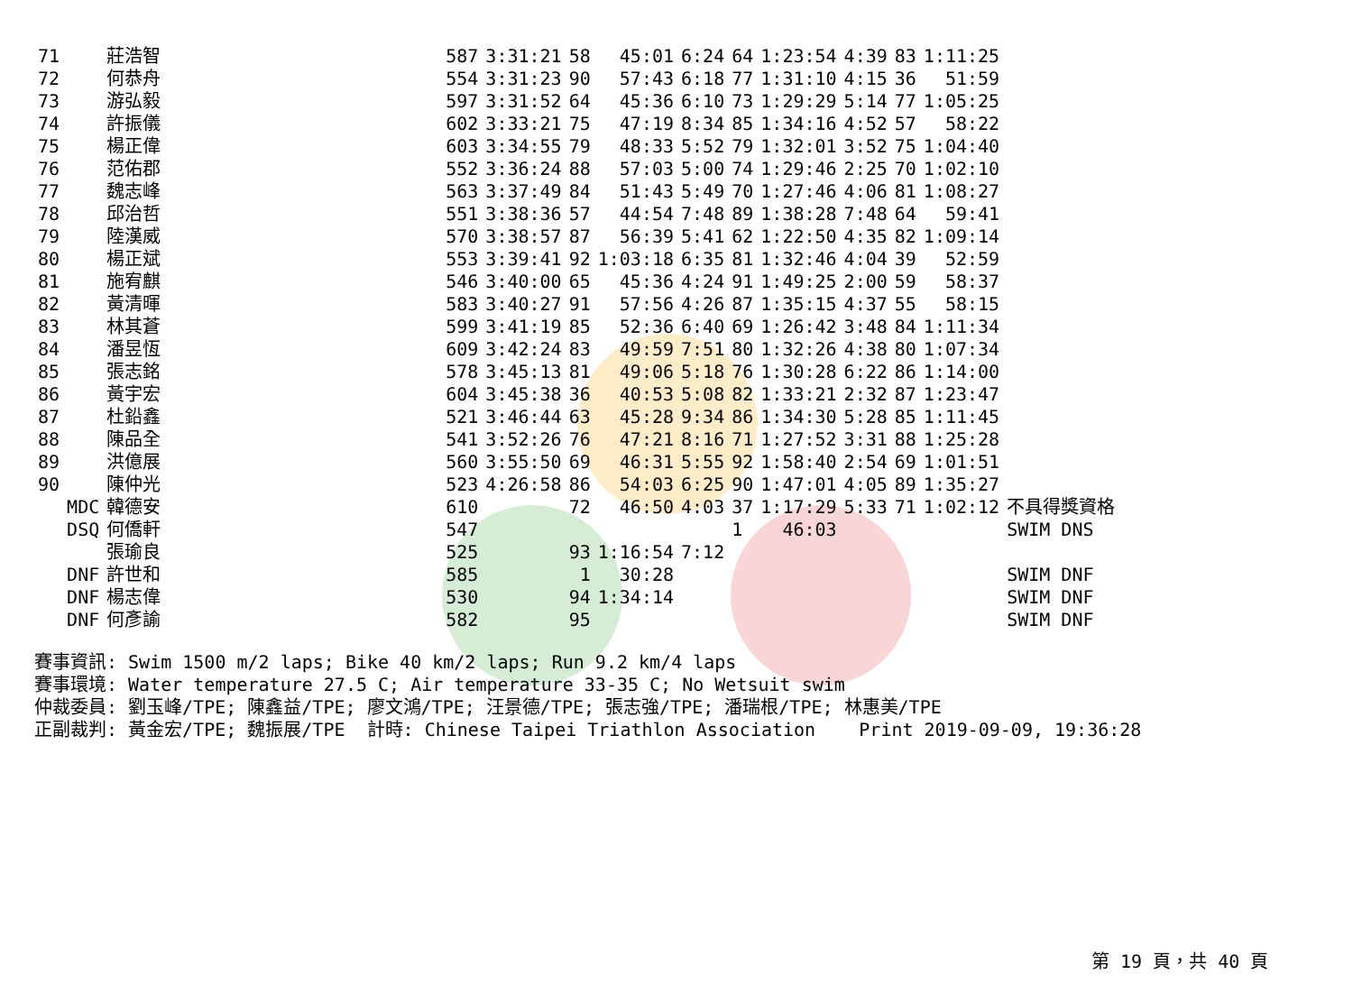| 71 | | 莊浩智 | | 587 | 3:31:21 | 58 | 45:01 | 6:24 | 64 | 1:23:54 | 4:39 | 83 | 1:11:25 | |
| 72 | | 何恭舟 | | 554 | 3:31:23 | 90 | 57:43 | 6:18 | 77 | 1:31:10 | 4:15 | 36 | 51:59 | |
| 73 | | 游弘毅 | | 597 | 3:31:52 | 64 | 45:36 | 6:10 | 73 | 1:29:29 | 5:14 | 77 | 1:05:25 | |
| 74 | | 許振儀 | | 602 | 3:33:21 | 75 | 47:19 | 8:34 | 85 | 1:34:16 | 4:52 | 57 | 58:22 | |
| 75 | | 楊正偉 | | 603 | 3:34:55 | 79 | 48:33 | 5:52 | 79 | 1:32:01 | 3:52 | 75 | 1:04:40 | |
| 76 | | 范佑郡 | | 552 | 3:36:24 | 88 | 57:03 | 5:00 | 74 | 1:29:46 | 2:25 | 70 | 1:02:10 | |
| 77 | | 魏志峰 | | 563 | 3:37:49 | 84 | 51:43 | 5:49 | 70 | 1:27:46 | 4:06 | 81 | 1:08:27 | |
| 78 | | 邱治哲 | | 551 | 3:38:36 | 57 | 44:54 | 7:48 | 89 | 1:38:28 | 7:48 | 64 | 59:41 | |
| 79 | | 陸漢威 | | 570 | 3:38:57 | 87 | 56:39 | 5:41 | 62 | 1:22:50 | 4:35 | 82 | 1:09:14 | |
| 80 | | 楊正斌 | | 553 | 3:39:41 | 92 | 1:03:18 | 6:35 | 81 | 1:32:46 | 4:04 | 39 | 52:59 | |
| 81 | | 施宥麒 | | 546 | 3:40:00 | 65 | 45:36 | 4:24 | 91 | 1:49:25 | 2:00 | 59 | 58:37 | |
| 82 | | 黃清暉 | | 583 | 3:40:27 | 91 | 57:56 | 4:26 | 87 | 1:35:15 | 4:37 | 55 | 58:15 | |
| 83 | | 林其蒼 | | 599 | 3:41:19 | 85 | 52:36 | 6:40 | 69 | 1:26:42 | 3:48 | 84 | 1:11:34 | |
| 84 | | 潘昱恆 | | 609 | 3:42:24 | 83 | 49:59 | 7:51 | 80 | 1:32:26 | 4:38 | 80 | 1:07:34 | |
| 85 | | 張志銘 | | 578 | 3:45:13 | 81 | 49:06 | 5:18 | 76 | 1:30:28 | 6:22 | 86 | 1:14:00 | |
| 86 | | 黃宇宏 | | 604 | 3:45:38 | 36 | 40:53 | 5:08 | 82 | 1:33:21 | 2:32 | 87 | 1:23:47 | |
| 87 | | 杜鉛鑫 | | 521 | 3:46:44 | 63 | 45:28 | 9:34 | 86 | 1:34:30 | 5:28 | 85 | 1:11:45 | |
| 88 | | 陳品全 | | 541 | 3:52:26 | 76 | 47:21 | 8:16 | 71 | 1:27:52 | 3:31 | 88 | 1:25:28 | |
| 89 | | 洪億展 | | 560 | 3:55:50 | 69 | 46:31 | 5:55 | 92 | 1:58:40 | 2:54 | 69 | 1:01:51 | |
| 90 | | 陳仲光 | | 523 | 4:26:58 | 86 | 54:03 | 6:25 | 90 | 1:47:01 | 4:05 | 89 | 1:35:27 | |
| | MDC | 韓德安 | | 610 | | 72 | 46:50 | 4:03 | 37 | 1:17:29 | 5:33 | 71 | 1:02:12 | 不具得獎資格 |
| | DSQ | 何僑軒 | | 547 | | | | | 1 | 46:03 | | | | SWIM DNS |
| | | 張瑜良 | | 525 | | 93 | 1:16:54 | 7:12 | | | | | | |
| | DNF | 許世和 | | 585 | | 1 | 30:28 | | | | | | | SWIM DNF |
| | DNF | 楊志偉 | | 530 | | 94 | 1:34:14 | | | | | | | SWIM DNF |
| | DNF | 何彥諭 | | 582 | | 95 | | | | | | | | SWIM DNF |
賽事資訊: Swim 1500 m/2 laps; Bike 40 km/2 laps; Run 9.2 km/4 laps 賽事環境: Water temperature 27.5 C; Air temperature 33-35 C; No Wetsuit swim 仲裁委員: 劉玉峰/TPE; 陳鑫益/TPE; 廖文鴻/TPE; 汪景德/TPE; 張志強/TPE; 潘瑞根/TPE; 林惠美/TPE 正副裁判: 黃金宏/TPE; 魏振展/TPE 計時: Chinese Taipei Triathlon Association Print 2019-09-09, 19:36:28
第 19 頁，共 40 頁